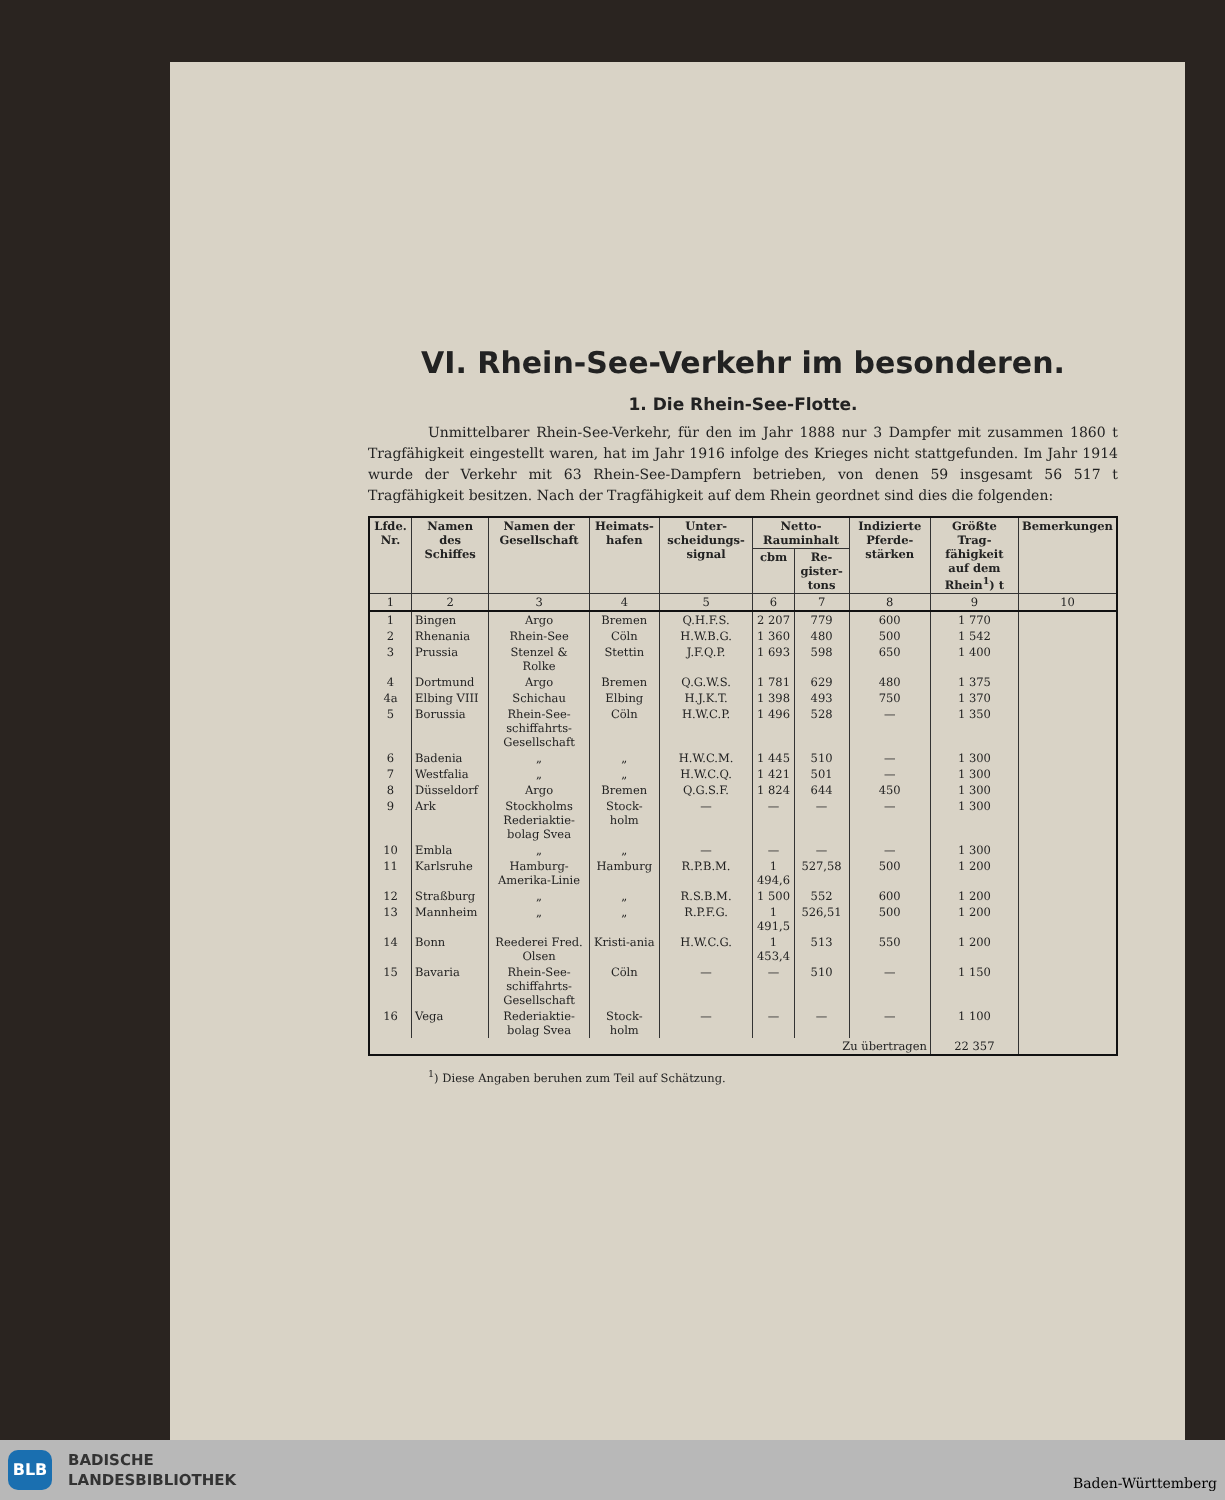VI. Rhein-See-Verkehr im besonderen.
1. Die Rhein-See-Flotte.
Unmittelbarer Rhein-See-Verkehr, für den im Jahr 1888 nur 3 Dampfer mit zusammen 1860 t Tragfähigkeit eingestellt waren, hat im Jahr 1916 infolge des Krieges nicht stattgefunden. Im Jahr 1914 wurde der Verkehr mit 63 Rhein-See-Dampfern betrieben, von denen 59 insgesamt 56 517 t Tragfähigkeit besitzen. Nach der Tragfähigkeit auf dem Rhein geordnet sind dies die folgenden:
| Lfde. Nr. | Namen des Schiffes | Namen der Gesellschaft | Heimats-hafen | Unter-scheidungs-signal | Netto-Rauminhalt | | Indizierte Pferde-stärken | Größte Trag-fähigkeit auf dem Rhein<sup>1</sup>) t | Bemerkungen |
| --- | --- | --- | --- | --- | --- | --- | --- | --- | --- |
| | | | | | cbm | Re-gister-tons | | | |
| 1 | 2 | 3 | 4 | 5 | 6 | 7 | 8 | 9 | 10 |
| 1 | Bingen | Argo | Bremen | Q.H.F.S. | 2 207 | 779 | 600 | 1 770 | |
| 2 | Rhenania | Rhein-See | Cöln | H.W.B.G. | 1 360 | 480 | 500 | 1 542 | |
| 3 | Prussia | Stenzel & Rolke | Stettin | J.F.Q.P. | 1 693 | 598 | 650 | 1 400 | |
| 4 | Dortmund | Argo | Bremen | Q.G.W.S. | 1 781 | 629 | 480 | 1 375 | |
| 4a | Elbing VIII | Schichau | Elbing | H.J.K.T. | 1 398 | 493 | 750 | 1 370 | |
| 5 | Borussia | Rhein-See-schiffahrts-Gesellschaft | Cöln | H.W.C.P. | 1 496 | 528 | — | 1 350 | |
| 6 | Badenia | „ | „ | H.W.C.M. | 1 445 | 510 | — | 1 300 | |
| 7 | Westfalia | „ | „ | H.W.C.Q. | 1 421 | 501 | — | 1 300 | |
| 8 | Düsseldorf | Argo | Bremen | Q.G.S.F. | 1 824 | 644 | 450 | 1 300 | |
| 9 | Ark | Stockholms Rederiaktie-bolag Svea | Stock-holm | — | — | — | — | 1 300 | |
| 10 | Embla | „ | „ | — | — | — | — | 1 300 | |
| 11 | Karlsruhe | Hamburg-Amerika-Linie | Hamburg | R.P.B.M. | 1 494,6 | 527,58 | 500 | 1 200 | |
| 12 | Straßburg | „ | „ | R.S.B.M. | 1 500 | 552 | 600 | 1 200 | |
| 13 | Mannheim | „ | „ | R.P.F.G. | 1 491,5 | 526,51 | 500 | 1 200 | |
| 14 | Bonn | Reederei Fred. Olsen | Kristi-ania | H.W.C.G. | 1 453,4 | 513 | 550 | 1 200 | |
| 15 | Bavaria | Rhein-See-schiffahrts-Gesellschaft | Cöln | — | — | 510 | — | 1 150 | |
| 16 | Vega | Rederiaktie-bolag Svea | Stock-holm | — | — | — | — | 1 100 | |
| Zu übertragen | | | | | | | | 22 357 | |
<sup>1</sup>) Diese Angaben beruhen zum Teil auf Schätzung.
BLB
BADISCHE
LANDESBIBLIOTHEK
Baden-Württemberg